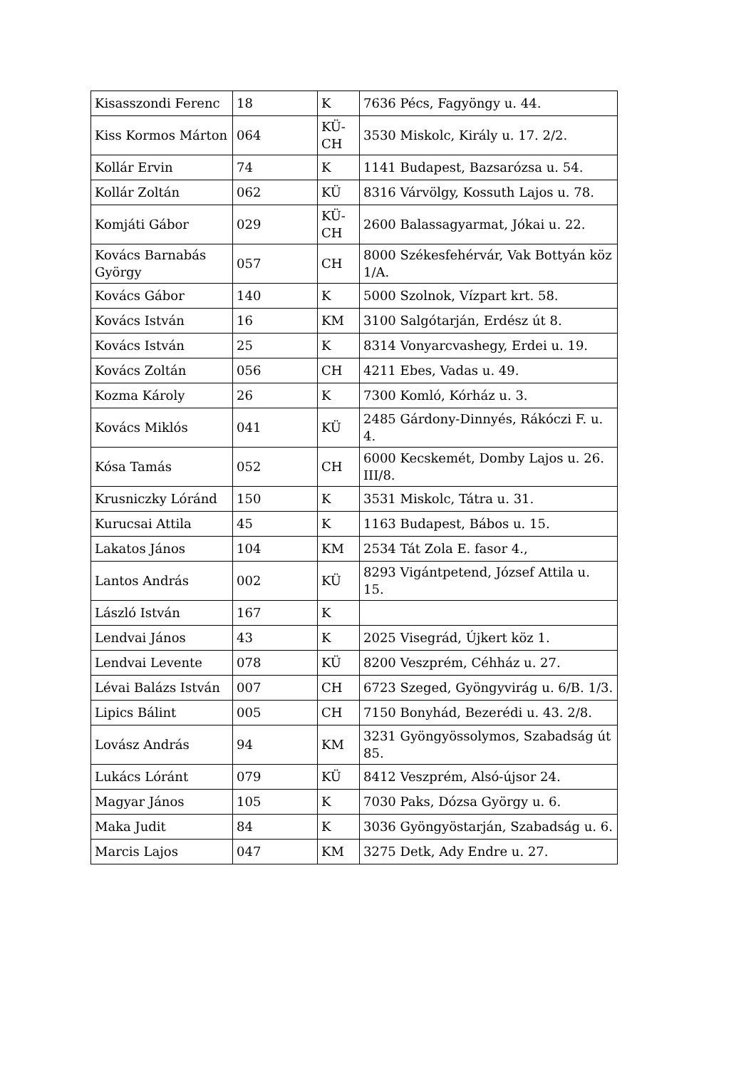| Kisasszondi Ferenc | 18 | K | 7636 Pécs, Fagyöngy u. 44. |
| Kiss Kormos Márton | 064 | KÜ-CH | 3530 Miskolc, Király u. 17. 2/2. |
| Kollár Ervin | 74 | K | 1141 Budapest, Bazsarózsa u. 54. |
| Kollár Zoltán | 062 | KÜ | 8316 Várvölgy, Kossuth Lajos u. 78. |
| Komjáti Gábor | 029 | KÜ-CH | 2600 Balassagyarmat, Jókai u. 22. |
| Kovács Barnabás György | 057 | CH | 8000 Székesfehérvár, Vak Bottyán köz 1/A. |
| Kovács Gábor | 140 | K | 5000 Szolnok, Vízpart krt. 58. |
| Kovács István | 16 | KM | 3100 Salgótarján, Erdész út 8. |
| Kovács István | 25 | K | 8314 Vonyarcvashegy, Erdei u. 19. |
| Kovács Zoltán | 056 | CH | 4211 Ebes, Vadas u. 49. |
| Kozma Károly | 26 | K | 7300 Komló, Kórház u. 3. |
| Kovács Miklós | 041 | KÜ | 2485 Gárdony-Dinnyés, Rákóczi F. u. 4. |
| Kósa Tamás | 052 | CH | 6000 Kecskemét, Domby Lajos u. 26. III/8. |
| Krusniczky Lóránd | 150 | K | 3531 Miskolc, Tátra u. 31. |
| Kurucsai Attila | 45 | K | 1163 Budapest, Bábos u. 15. |
| Lakatos János | 104 | KM | 2534 Tát Zola E. fasor 4., |
| Lantos András | 002 | KÜ | 8293 Vigántpetend, József Attila u. 15. |
| László István | 167 | K | |
| Lendvai János | 43 | K | 2025 Visegrád, Újkert köz 1. |
| Lendvai Levente | 078 | KÜ | 8200 Veszprém, Céhház u. 27. |
| Lévai Balázs István | 007 | CH | 6723 Szeged, Gyöngyvirág u. 6/B. 1/3. |
| Lipics Bálint | 005 | CH | 7150 Bonyhád, Bezerédi u. 43. 2/8. |
| Lovász András | 94 | KM | 3231 Gyöngyössolymos, Szabadság út 85. |
| Lukács Lóránt | 079 | KÜ | 8412 Veszprém, Alsó-újsor 24. |
| Magyar János | 105 | K | 7030 Paks, Dózsa György u. 6. |
| Maka Judit | 84 | K | 3036 Gyöngyöstarján, Szabadság u. 6. |
| Marcis Lajos | 047 | KM | 3275 Detk, Ady Endre u. 27. |